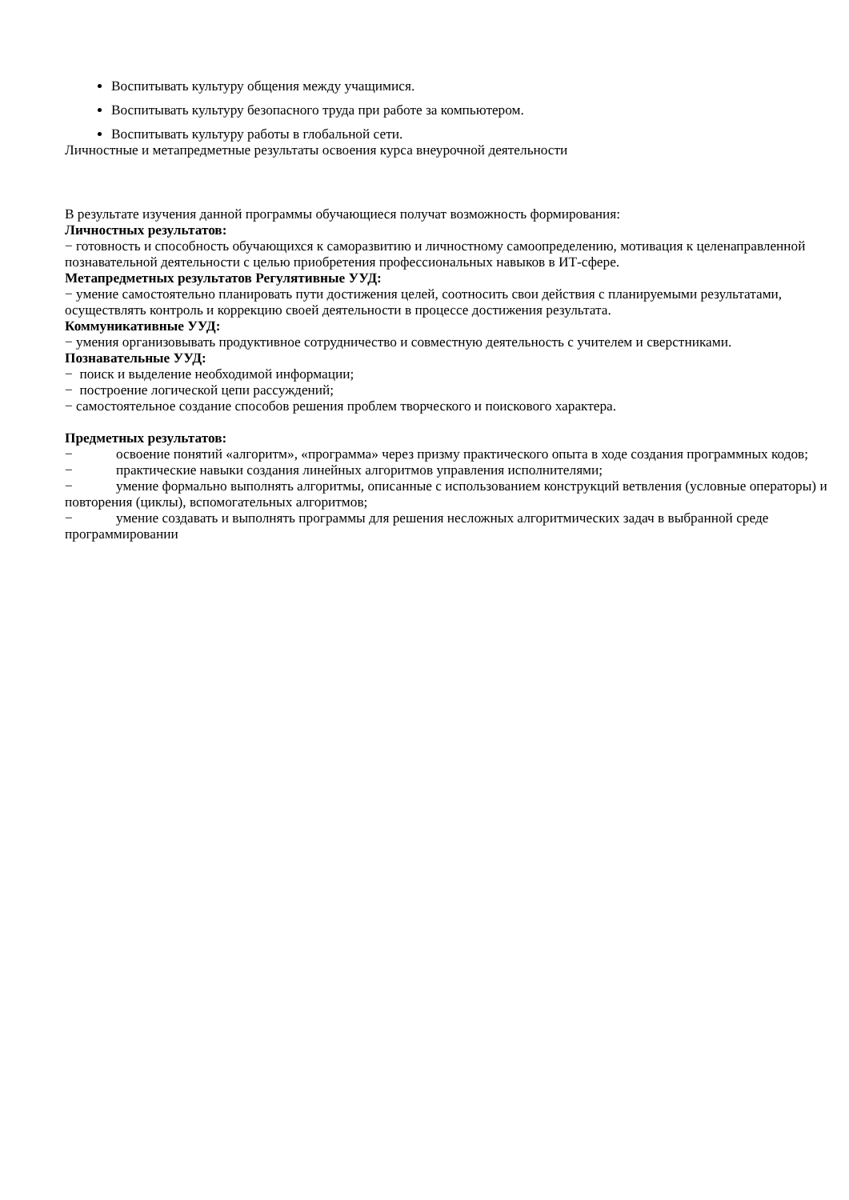Воспитывать культуру общения между учащимися.
Воспитывать культуру безопасного труда при работе за компьютером.
Воспитывать культуру работы в глобальной сети.
Личностные и метапредметные результаты освоения курса внеурочной деятельности
В результате изучения данной программы обучающиеся получат возможность формирования:
Личностных результатов:
− готовность и способность обучающихся к саморазвитию и личностному самоопределению, мотивация к целенаправленной познавательной деятельности с целью приобретения профессиональных навыков в ИТ-сфере.
Метапредметных результатов Регулятивные УУД:
− умение самостоятельно планировать пути достижения целей, соотносить свои действия с планируемыми результатами, осуществлять контроль и коррекцию своей деятельности в процессе достижения результата.
Коммуникативные УУД:
− умения организовывать продуктивное сотрудничество и совместную деятельность с учителем и сверстниками.
Познавательные УУД:
− поиск и выделение необходимой информации;
− построение логической цепи рассуждений;
− самостоятельное создание способов решения проблем творческого и поискового характера.
Предметных результатов:
− освоение понятий «алгоритм», «программа» через призму практического опыта в ходе создания программных кодов;
− практические навыки создания линейных алгоритмов управления исполнителями;
− умение формально выполнять алгоритмы, описанные с использованием конструкций ветвления (условные операторы) и повторения (циклы), вспомогательных алгоритмов;
− умение создавать и выполнять программы для решения несложных алгоритмических задач в выбранной среде программировании